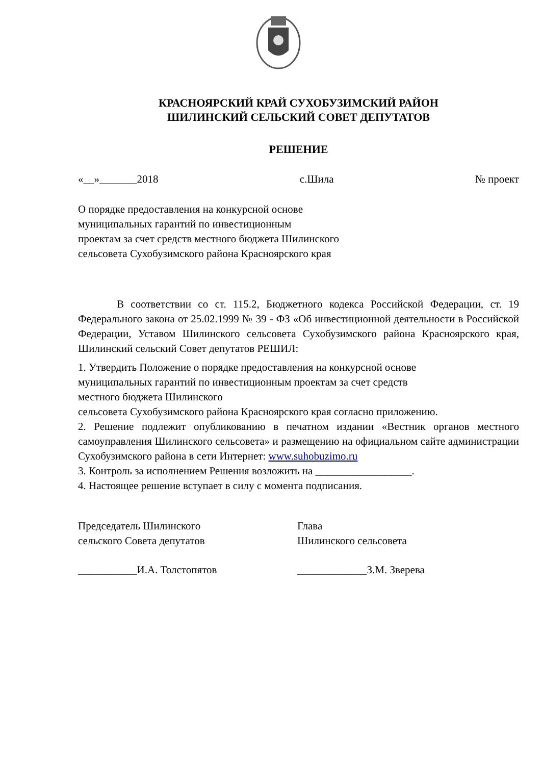КРАСНОЯРСКИЙ КРАЙ СУХОБУЗИМСКИЙ РАЙОН
ШИЛИНСКИЙ СЕЛЬСКИЙ СОВЕТ ДЕПУТАТОВ
РЕШЕНИЕ
«__»_______2018 с.Шила № проект
О порядке предоставления на конкурсной основе
муниципальных гарантий по инвестиционным
проектам за счет средств местного бюджета Шилинского
сельсовета Сухобузимского района Красноярского края
В соответствии со ст. 115.2, Бюджетного кодекса Российской Федерации, ст. 19 Федерального закона от 25.02.1999 № 39 - ФЗ «Об инвестиционной деятельности в Российской Федерации, Уставом Шилинского сельсовета Сухобузимского района Красноярского края, Шилинский сельский Совет депутатов РЕШИЛ:
1. Утвердить Положение о порядке предоставления на конкурсной основе
муниципальных гарантий по инвестиционным проектам за счет средств
местного бюджета Шилинского
сельсовета Сухобузимского района Красноярского края согласно приложению.
2. Решение подлежит опубликованию в печатном издании «Вестник органов местного самоуправления Шилинского сельсовета» и размещению на официальном сайте администрации Сухобузимского района в сети Интернет: www.suhobuzimo.ru
3. Контроль за исполнением Решения возложить на __________________.
4. Настоящее решение вступает в силу с момента подписания.
Председатель Шилинского
сельского Совета депутатов
Глава
Шилинского сельсовета
___________И.А. Толстопятов _____________З.М. Зверева